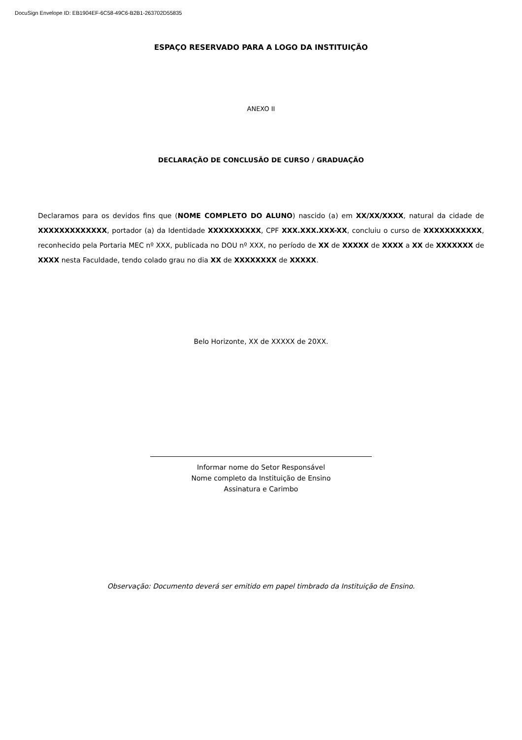DocuSign Envelope ID: EB1904EF-6C58-49C6-B2B1-263702D55835
ESPAÇO RESERVADO PARA A LOGO DA INSTITUIÇÃO
ANEXO II
DECLARAÇÃO DE CONCLUSÃO DE CURSO / GRADUAÇÃO
Declaramos para os devidos fins que (NOME COMPLETO DO ALUNO) nascido (a) em XX/XX/XXXX, natural da cidade de XXXXXXXXXXXXX, portador (a) da Identidade XXXXXXXXXX, CPF XXX.XXX.XXX-XX, concluiu o curso de XXXXXXXXXXX, reconhecido pela Portaria MEC nº XXX, publicada no DOU nº XXX, no período de XX de XXXXX de XXXX a XX de XXXXXXX de XXXX nesta Faculdade, tendo colado grau no dia XX de XXXXXXXX de XXXXX.
Belo Horizonte, XX de XXXXX de 20XX.
Informar nome do Setor Responsável
Nome completo da Instituição de Ensino
Assinatura e Carimbo
Observação: Documento deverá ser emitido em papel timbrado da Instituição de Ensino.